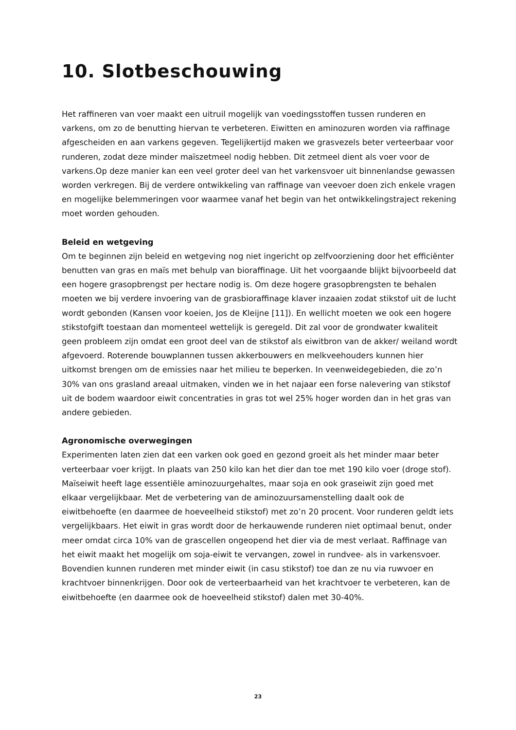10. Slotbeschouwing
Het raffineren van voer maakt een uitruil mogelijk van voedingsstoffen tussen runderen en varkens, om zo de benutting hiervan te verbeteren. Eiwitten en aminozuren worden via raffinage afgescheiden en aan varkens gegeven. Tegelijkertijd maken we grasvezels beter verteerbaar voor runderen, zodat deze minder maïszetmeel nodig hebben. Dit zetmeel dient als voer voor de varkens.Op deze manier kan een veel groter deel van het varkensvoer uit binnenlandse gewassen worden verkregen. Bij de verdere ontwikkeling van raffinage van veevoer doen zich enkele vragen en mogelijke belemmeringen voor waarmee vanaf het begin van het ontwikkelingstraject rekening moet worden gehouden.
Beleid en wetgeving
Om te beginnen zijn beleid en wetgeving nog niet ingericht op zelfvoorziening door het efficiënter benutten van gras en maïs met behulp van bioraffinage. Uit het voorgaande blijkt bijvoorbeeld dat een hogere grasopbrengst per hectare nodig is. Om deze hogere grasopbrengsten te behalen moeten we bij verdere invoering van de grasbioraffinage klaver inzaaien zodat stikstof uit de lucht wordt gebonden (Kansen voor koeien, Jos de Kleijne [11]). En wellicht moeten we ook een hogere stikstofgift toestaan dan momenteel wettelijk is geregeld. Dit zal voor de grondwater kwaliteit geen probleem zijn omdat een groot deel van de stikstof als eiwitbron van de akker/ weiland wordt afgevoerd. Roterende bouwplannen tussen akkerbouwers en melkveehouders kunnen hier uitkomst brengen om de emissies naar het milieu te beperken. In veenweidegebieden, die zo’n 30% van ons grasland areaal uitmaken, vinden we in het najaar een forse nalevering van stikstof uit de bodem waardoor eiwit concentraties in gras tot wel 25% hoger worden dan in het gras van andere gebieden.
Agronomische overwegingen
Experimenten laten zien dat een varken ook goed en gezond groeit als het minder maar beter verteerbaar voer krijgt. In plaats van 250 kilo kan het dier dan toe met 190 kilo voer (droge stof). Maïseiwit heeft lage essentiële aminozuurgehaltes, maar soja en ook graseiwit zijn goed met elkaar vergelijkbaar. Met de verbetering van de aminozuursamenstelling daalt ook de eiwitbehoefte (en daarmee de hoeveelheid stikstof) met zo’n 20 procent. Voor runderen geldt iets vergelijkbaars. Het eiwit in gras wordt door de herkauwende runderen niet optimaal benut, onder meer omdat circa 10% van de grascellen ongeopend het dier via de mest verlaat. Raffinage van het eiwit maakt het mogelijk om soja-eiwit te vervangen, zowel in rundvee- als in varkensvoer. Bovendien kunnen runderen met minder eiwit (in casu stikstof) toe dan ze nu via ruwvoer en krachtvoer binnenkrijgen. Door ook de verteerbaarheid van het krachtvoer te verbeteren, kan de eiwitbehoefte (en daarmee ook de hoeveelheid stikstof) dalen met 30-40%.
23